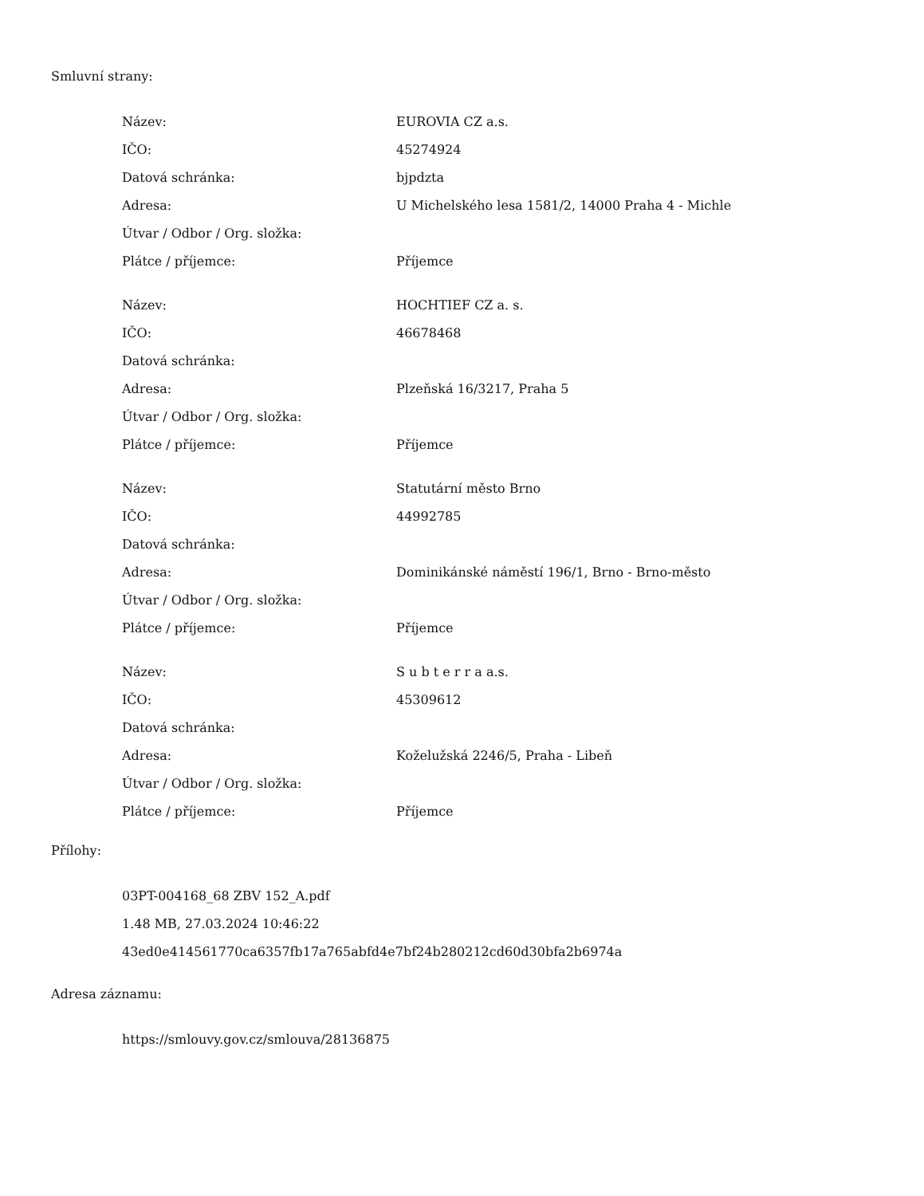Smluvní strany:
| Název: | EUROVIA CZ a.s. |
| IČO: | 45274924 |
| Datová schránka: | bjpdzta |
| Adresa: | U Michelského lesa 1581/2, 14000 Praha 4 - Michle |
| Útvar / Odbor / Org. složka: | |
| Plátce / příjemce: | Příjemce |
| Název: | HOCHTIEF CZ a. s. |
| IČO: | 46678468 |
| Datová schránka: | |
| Adresa: | Plzeňská 16/3217, Praha 5 |
| Útvar / Odbor / Org. složka: | |
| Plátce / příjemce: | Příjemce |
| Název: | Statutární město Brno |
| IČO: | 44992785 |
| Datová schránka: | |
| Adresa: | Dominikánské náměstí 196/1, Brno - Brno-město |
| Útvar / Odbor / Org. složka: | |
| Plátce / příjemce: | Příjemce |
| Název: | S u b t e r r a a.s. |
| IČO: | 45309612 |
| Datová schránka: | |
| Adresa: | Koželužská 2246/5, Praha - Libeň |
| Útvar / Odbor / Org. složka: | |
| Plátce / příjemce: | Příjemce |
Přílohy:
03PT-004168_68 ZBV 152_A.pdf
1.48 MB, 27.03.2024 10:46:22
43ed0e414561770ca6357fb17a765abfd4e7bf24b280212cd60d30bfa2b6974a
Adresa záznamu:
https://smlouvy.gov.cz/smlouva/28136875